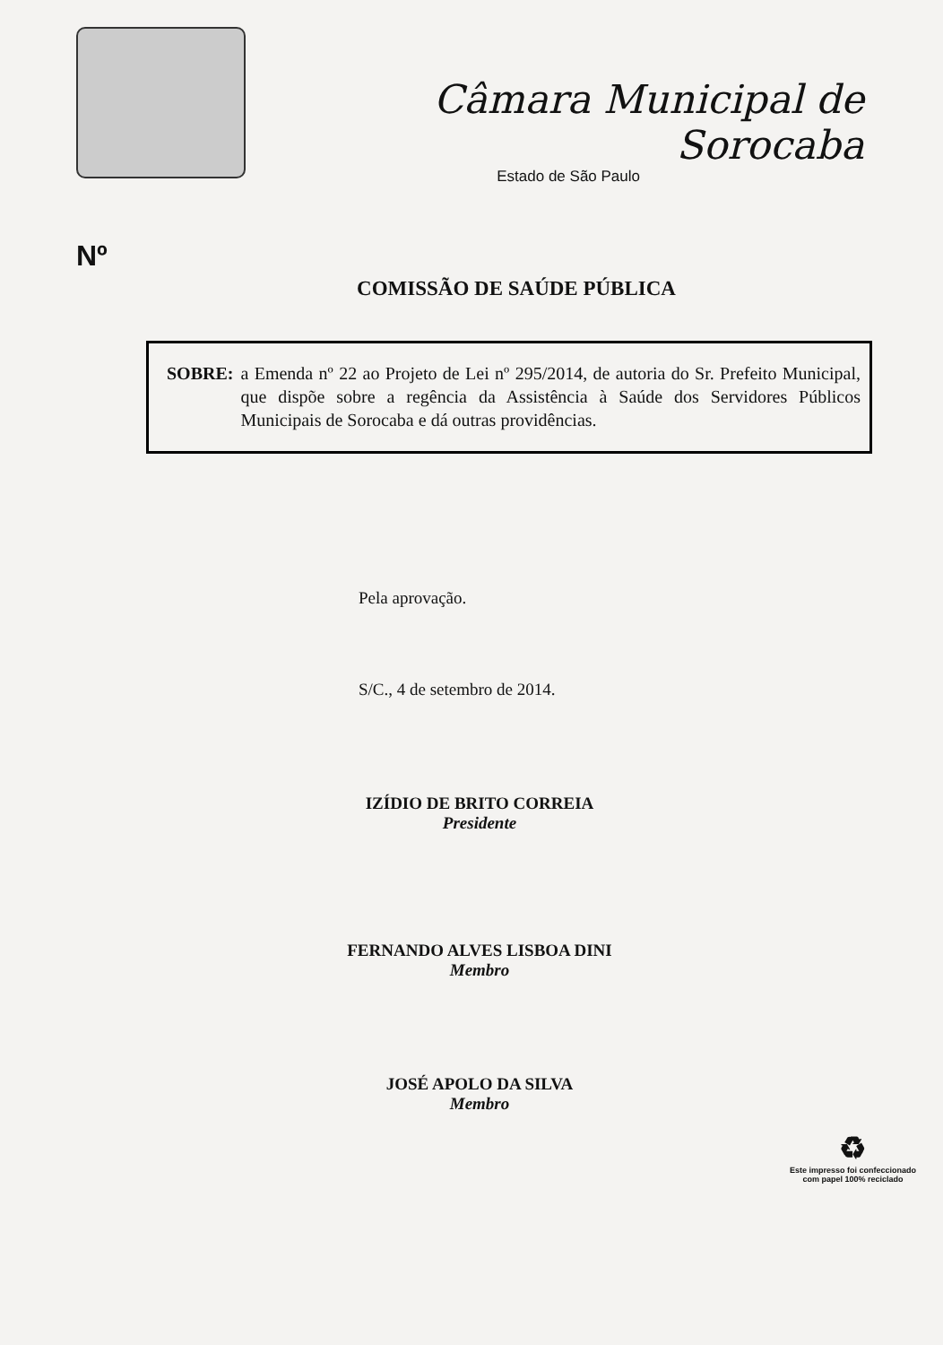Câmara Municipal de Sorocaba
Estado de São Paulo
Nº
COMISSÃO DE SAÚDE PÚBLICA
SOBRE: a Emenda nº 22 ao Projeto de Lei nº 295/2014, de autoria do Sr. Prefeito Municipal, que dispõe sobre a regência da Assistência à Saúde dos Servidores Públicos Municipais de Sorocaba e dá outras providências.
Pela aprovação.
S/C., 4 de setembro de 2014.
IZÍDIO DE BRITO CORREIA
Presidente
FERNANDO ALVES LISBOA DINI
Membro
JOSÉ APOLO DA SILVA
Membro
♻
Este impresso foi confeccionado
com papel 100% reciclado